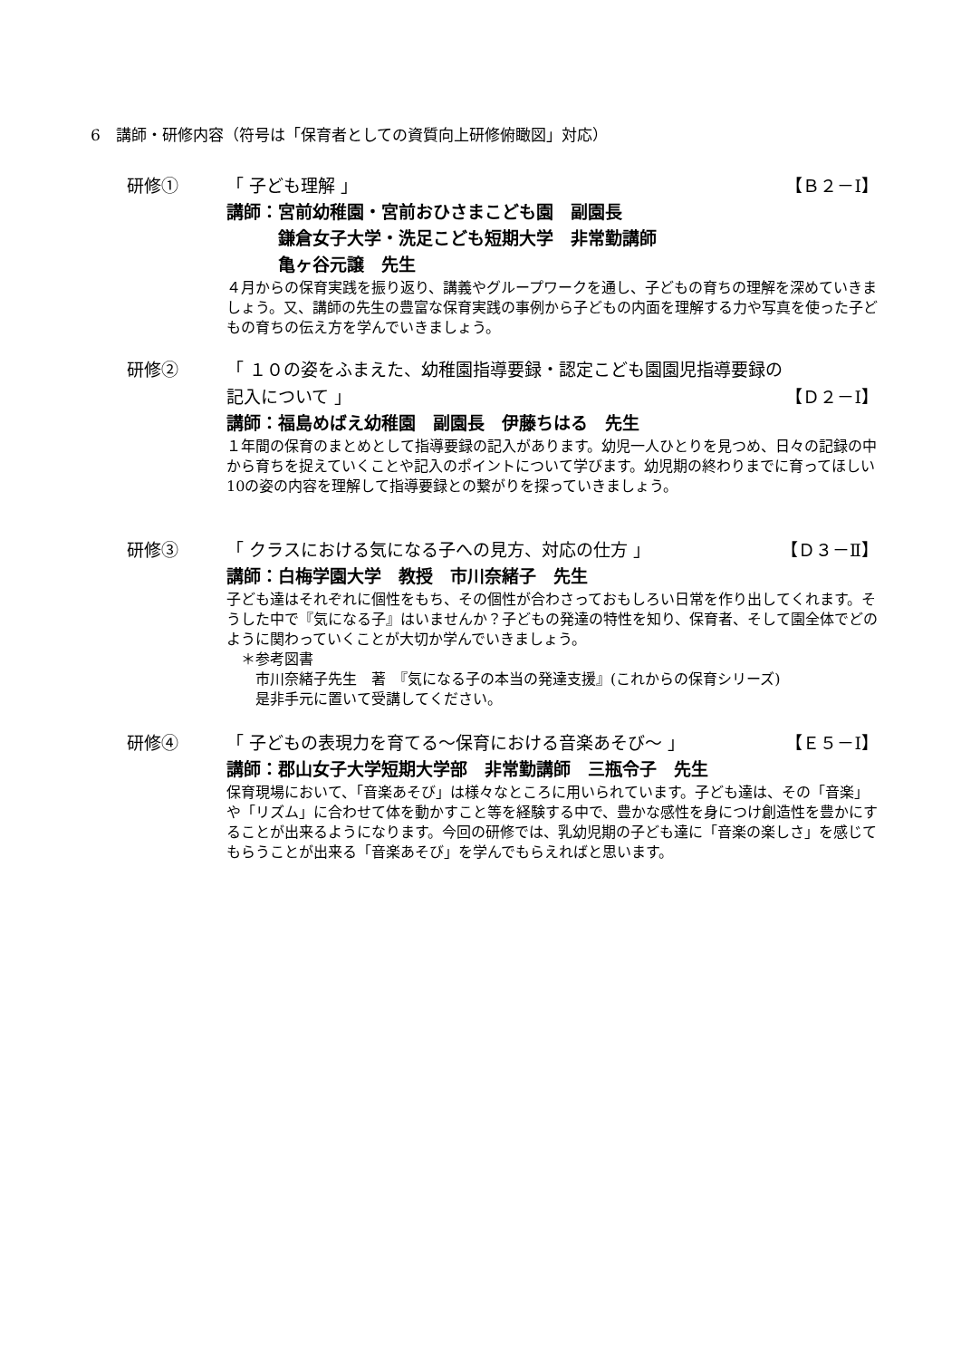6　講師・研修内容（符号は「保育者としての資質向上研修俯瞰図」対応）
研修① 「 子ども理解 」 【Ｂ２－Ⅰ】
講師：宮前幼稚園・宮前おひさまこども園　副園長
　　　鎌倉女子大学・洗足こども短期大学　非常勤講師
　　　亀ヶ谷元譲　先生
４月からの保育実践を振り返り、講義やグループワークを通し、子どもの育ちの理解を深めていきましょう。又、講師の先生の豊富な保育実践の事例から子どもの内面を理解する力や写真を使った子どもの育ちの伝え方を学んでいきましょう。
研修② 「 １０の姿をふまえた、幼稚園指導要録・認定こども園園児指導要録の
記入について 」 【Ｄ２－Ⅰ】
講師：福島めばえ幼稚園　副園長　伊藤ちはる　先生
１年間の保育のまとめとして指導要録の記入があります。幼児一人ひとりを見つめ、日々の記録の中から育ちを捉えていくことや記入のポイントについて学びます。幼児期の終わりまでに育ってほしい10の姿の内容を理解して指導要録との繋がりを探っていきましょう。
研修③ 「 クラスにおける気になる子への見方、対応の仕方 」 【Ｄ３－Ⅱ】
講師：白梅学園大学　教授　市川奈緒子　先生
子ども達はそれぞれに個性をもち、その個性が合わさっておもしろい日常を作り出してくれます。そうした中で『気になる子』はいませんか？子どもの発達の特性を知り、保育者、そして園全体でどのように関わっていくことが大切か学んでいきましょう。
　＊参考図書
　　市川奈緒子先生　著　『気になる子の本当の発達支援』(これからの保育シリーズ)
　　是非手元に置いて受講してください。
研修④ 「 子どもの表現力を育てる～保育における音楽あそび～ 」 【Ｅ５－Ⅰ】
講師：郡山女子大学短期大学部　非常勤講師　三瓶令子　先生
保育現場において、「音楽あそび」は様々なところに用いられています。子ども達は、その「音楽」や「リズム」に合わせて体を動かすこと等を経験する中で、豊かな感性を身につけ創造性を豊かにすることが出来るようになります。今回の研修では、乳幼児期の子ども達に「音楽の楽しさ」を感じてもらうことが出来る「音楽あそび」を学んでもらえればと思います。